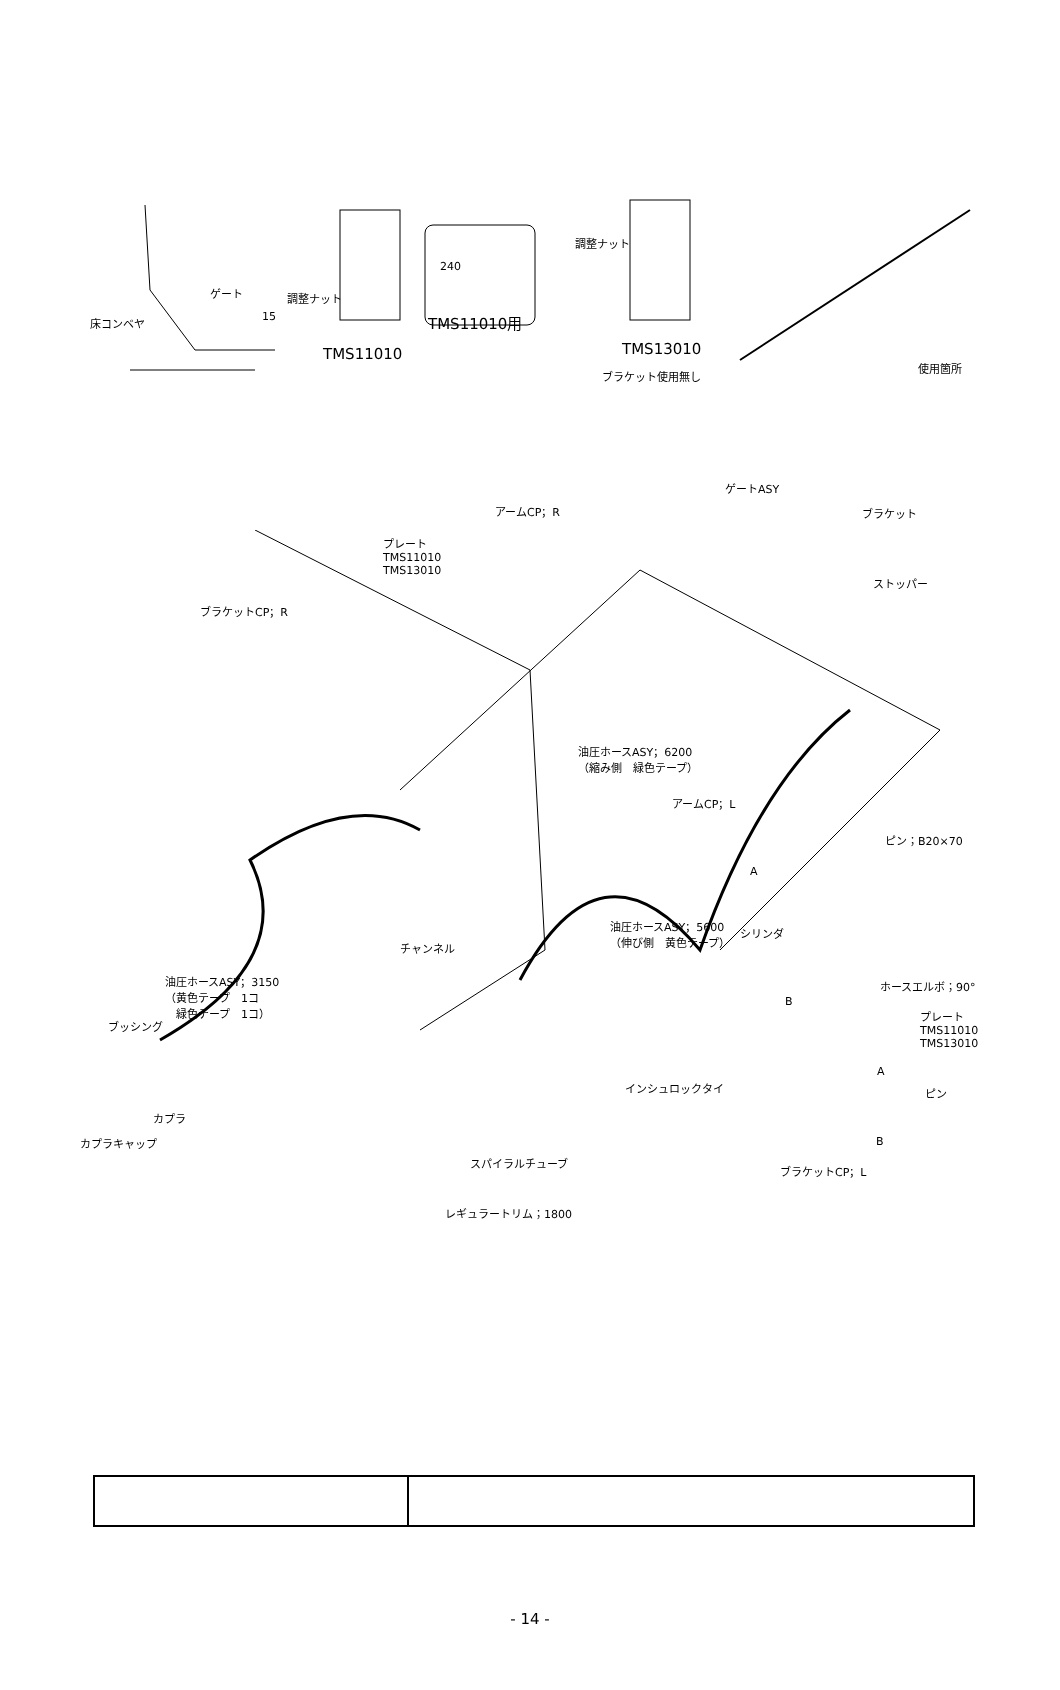ゲート
床コンベヤ 15
調整ナット
TMS11010
240
TMS11010用
調整ナット
TMS13010
ブラケット使用無し
使用箇所
アームCP；R
ゲートASY
ブラケット
プレート
TMS11010
TMS13010
ストッパー
ブラケットCP；R
油圧ホースASY；6200
（縮み側　緑色テープ）
アームCP；L
ピン；B20×70
A
油圧ホースASY；5600
（伸び側　黄色テープ） シリンダ
チャンネル
油圧ホースASY；3150
（黄色テープ　1コ
　緑色テープ　1コ）
ホースエルボ；90°
B
プレート
TMS11010
TMS13010
ブッシング
A
インシュロックタイ ピン
カプラ
カプラキャップ B
スパイラルチューブ ブラケットCP；L
レギュラートリム；1800
- 14 -